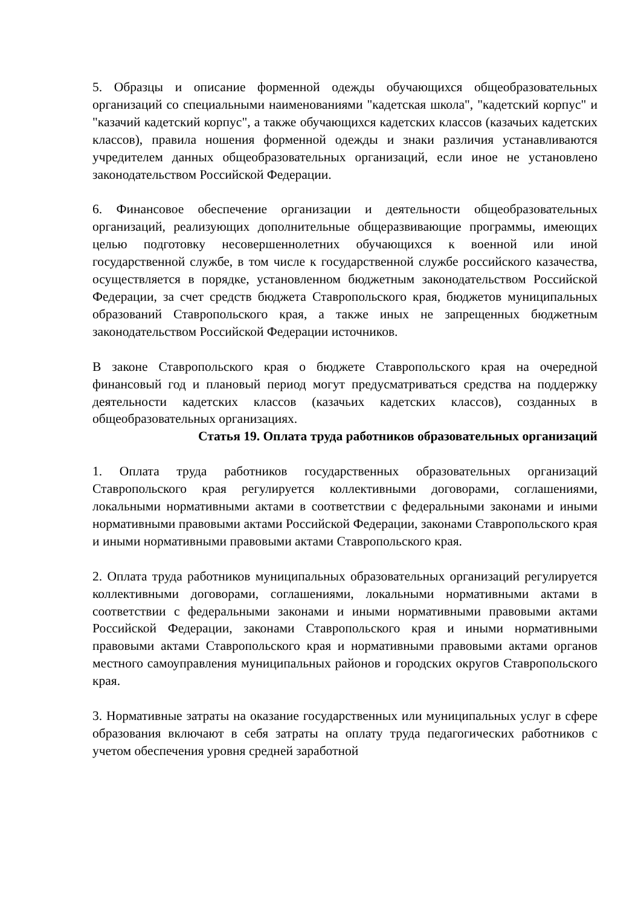5. Образцы и описание форменной одежды обучающихся общеобразовательных организаций со специальными наименованиями "кадетская школа", "кадетский корпус" и "казачий кадетский корпус", а также обучающихся кадетских классов (казачьих кадетских классов), правила ношения форменной одежды и знаки различия устанавливаются учредителем данных общеобразовательных организаций, если иное не установлено законодательством Российской Федерации.
6. Финансовое обеспечение организации и деятельности общеобразовательных организаций, реализующих дополнительные общеразвивающие программы, имеющих целью подготовку несовершеннолетних обучающихся к военной или иной государственной службе, в том числе к государственной службе российского казачества, осуществляется в порядке, установленном бюджетным законодательством Российской Федерации, за счет средств бюджета Ставропольского края, бюджетов муниципальных образований Ставропольского края, а также иных не запрещенных бюджетным законодательством Российской Федерации источников.
В законе Ставропольского края о бюджете Ставропольского края на очередной финансовый год и плановый период могут предусматриваться средства на поддержку деятельности кадетских классов (казачьих кадетских классов), созданных в общеобразовательных организациях.
Статья 19. Оплата труда работников образовательных организаций
1. Оплата труда работников государственных образовательных организаций Ставропольского края регулируется коллективными договорами, соглашениями, локальными нормативными актами в соответствии с федеральными законами и иными нормативными правовыми актами Российской Федерации, законами Ставропольского края и иными нормативными правовыми актами Ставропольского края.
2. Оплата труда работников муниципальных образовательных организаций регулируется коллективными договорами, соглашениями, локальными нормативными актами в соответствии с федеральными законами и иными нормативными правовыми актами Российской Федерации, законами Ставропольского края и иными нормативными правовыми актами Ставропольского края и нормативными правовыми актами органов местного самоуправления муниципальных районов и городских округов Ставропольского края.
3. Нормативные затраты на оказание государственных или муниципальных услуг в сфере образования включают в себя затраты на оплату труда педагогических работников с учетом обеспечения уровня средней заработной